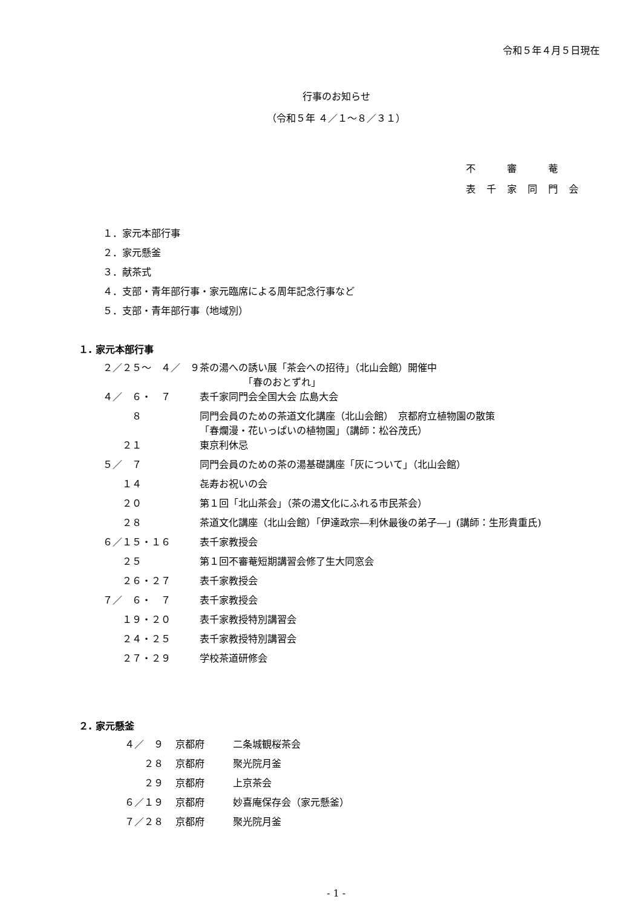令和５年４月５日現在
行事のお知らせ
（令和５年 ４／１～８／３１）
不　審　菴
表千家同門会
１．家元本部行事
２．家元懸釜
３．献茶式
４．支部・青年部行事・家元臨席による周年記念行事など
５．支部・青年部行事（地域別）
１. 家元本部行事
| ２／２５～ ４／ ９ | 茶の湯への誘い展「茶会への招待」（北山会館）開催中 「春のおとずれ」 |
| ４／ ６・ ７ | 表千家同門会全国大会 広島大会 |
| ８ | 同門会員のための茶道文化講座（北山会館） 京都府立植物園の散策 「春爛漫・花いっぱいの植物園」（講師：松谷茂氏） |
| ２１ | 東京利休忌 |
| ５／ ７ | 同門会員のための茶の湯基礎講座「灰について」（北山会館） |
| １４ | 㐂寿お祝いの会 |
| ２０ | 第１回「北山茶会」（茶の湯文化にふれる市民茶会） |
| ２８ | 茶道文化講座（北山会館）「伊達政宗―利休最後の弟子―」(講師：生形貴重氏) |
| ６／１５・１６ | 表千家教授会 |
| ２５ | 第１回不審菴短期講習会修了生大同窓会 |
| ２６・２７ | 表千家教授会 |
| ７／ ６・ ７ | 表千家教授会 |
| １９・２０ | 表千家教授特別講習会 |
| ２４・２５ | 表千家教授特別講習会 |
| ２７・２９ | 学校茶道研修会 |
２. 家元懸釜
| ４／ ９ | 京都府 | 二条城観桜茶会 |
| ２８ | 京都府 | 聚光院月釜 |
| ２９ | 京都府 | 上京茶会 |
| ６／１９ | 京都府 | 妙喜庵保存会（家元懸釜） |
| ７／２８ | 京都府 | 聚光院月釜 |
- 1 -